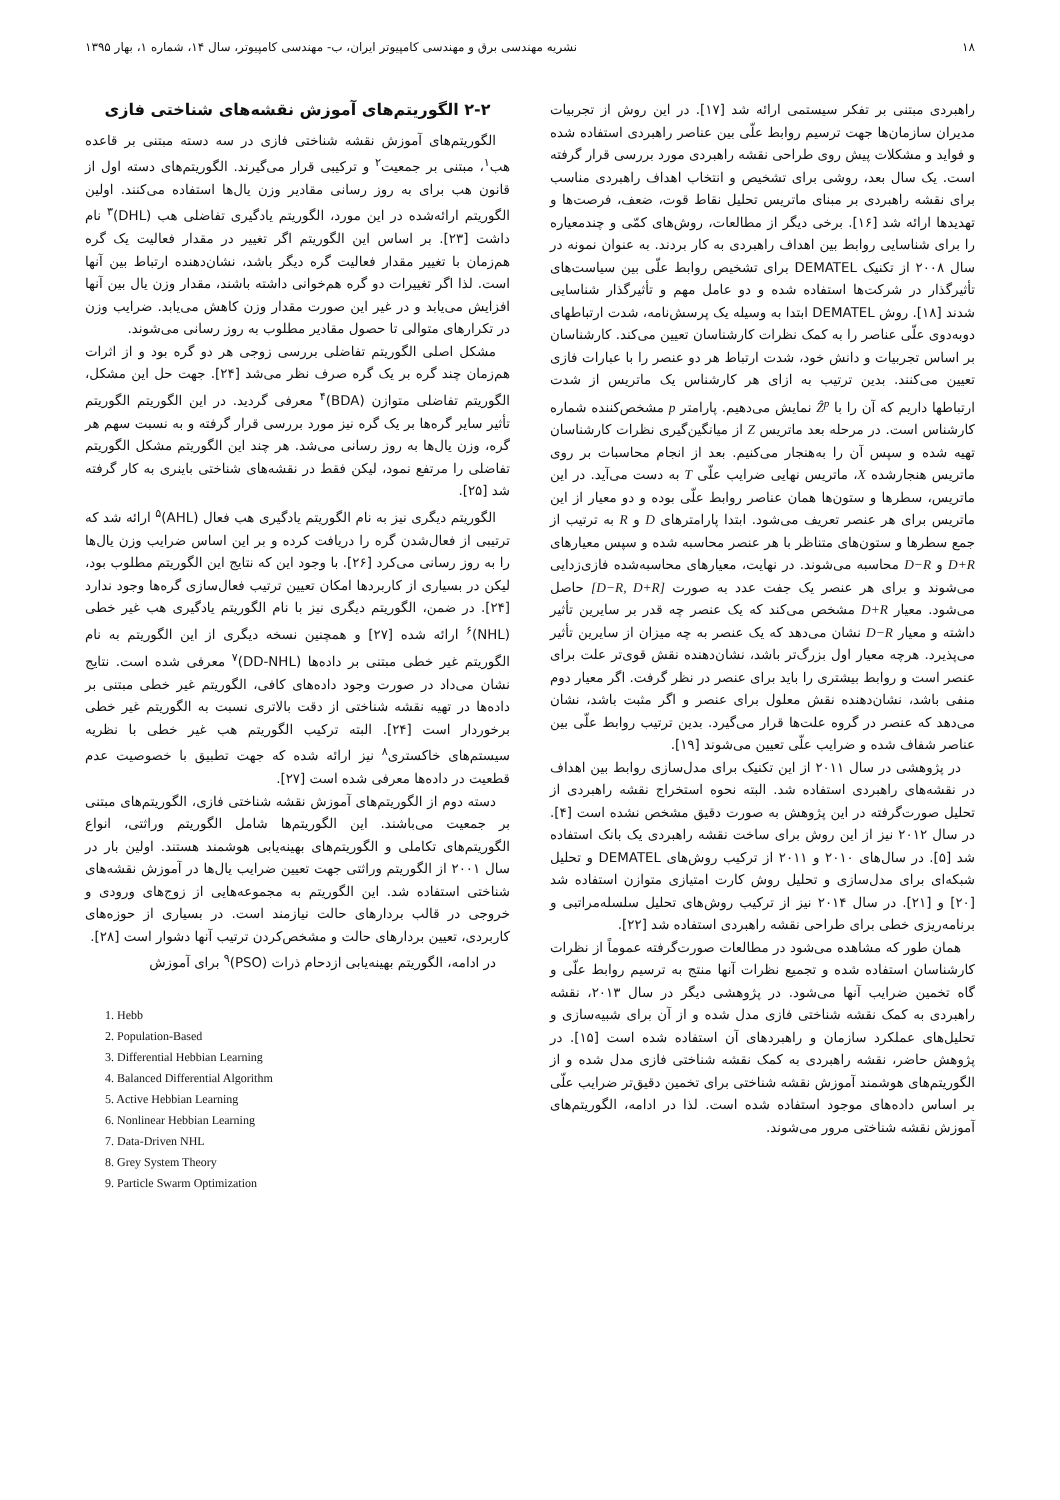۱۸ نشریه مهندسی برق و مهندسی کامپیوتر ایران، ب- مهندسی کامپیوتر، سال ۱۴، شماره ۱، بهار ۱۳۹۵
راهبردی مبتنی بر تفکر سیستمی ارائه شد [۱۷]. در این روش از تجربیات مدیران سازمان‌ها جهت ترسیم روابط علّی بین عناصر راهبردی استفاده شده و فواید و مشکلات پیش روی طراحی نقشه راهبردی مورد بررسی قرار گرفته است. یک سال بعد، روشی برای تشخیص و انتخاب اهداف راهبردی مناسب برای نقشه راهبردی بر مبنای ماتریس تحلیل نقاط قوت، ضعف، فرصت‌ها و تهدیدها ارائه شد [۱۶]. برخی دیگر از مطالعات، روش‌های کمّی و چندمعیاره را برای شناسایی روابط بین اهداف راهبردی به کار بردند. به عنوان نمونه در سال ۲۰۰۸ از تکنیک DEMATEL برای تشخیص روابط علّی بین سیاست‌های تأثیرگذار در شرکت‌ها استفاده شده و دو عامل مهم و تأثیرگذار شناسایی شدند [۱۸]. روش DEMATEL ابتدا به وسیله یک پرسش‌نامه، شدت ارتباطهای دوبه‌دوی علّی عناصر را به کمک نظرات کارشناسان تعیین می‌کند. کارشناسان بر اساس تجربیات و دانش خود، شدت ارتباط هر دو عنصر را با عبارات فازی تعیین می‌کنند. بدین ترتیب به ازای هر کارشناس یک ماتریس از شدت ارتباطها داریم که آن را با Ẑ<sup>p</sup> نمایش می‌دهیم. پارامتر p مشخص‌کننده شماره کارشناس است. در مرحله بعد ماتریس Z از میانگین‌گیری نظرات کارشناسان تهیه شده و سپس آن را به‌هنجار می‌کنیم. بعد از انجام محاسبات بر روی ماتریس هنجارشده X، ماتریس نهایی ضرایب علّی T به دست می‌آید. در این ماتریس، سطرها و ستون‌ها همان عناصر روابط علّی بوده و دو معیار از این ماتریس برای هر عنصر تعریف می‌شود. ابتدا پارامترهای D و R به ترتیب از جمع سطرها و ستون‌های متناظر با هر عنصر محاسبه شده و سپس معیارهای D+R و D−R محاسبه می‌شوند. در نهایت، معیارهای محاسبه‌شده فازی‌زدایی می‌شوند و برای هر عنصر یک جفت عدد به صورت [D−R, D+R] حاصل می‌شود. معیار D+R مشخص می‌کند که یک عنصر چه قدر بر سایرین تأثیر داشته و معیار D−R نشان می‌دهد که یک عنصر به چه میزان از سایرین تأثیر می‌پذیرد. هرچه معیار اول بزرگ‌تر باشد، نشان‌دهنده نقش قوی‌تر علت برای عنصر است و روابط بیشتری را باید برای عنصر در نظر گرفت. اگر معیار دوم منفی باشد، نشان‌دهنده نقش معلول برای عنصر و اگر مثبت باشد، نشان می‌دهد که عنصر در گروه علت‌ها قرار می‌گیرد. بدین ترتیب روابط علّی بین عناصر شفاف شده و ضرایب علّی تعیین می‌شوند [۱۹].
در پژوهشی در سال ۲۰۱۱ از این تکنیک برای مدل‌سازی روابط بین اهداف در نقشه‌های راهبردی استفاده شد. البته نحوه استخراج نقشه راهبردی از تحلیل صورت‌گرفته در این پژوهش به صورت دقیق مشخص نشده است [۴]. در سال ۲۰۱۲ نیز از این روش برای ساخت نقشه راهبردی یک بانک استفاده شد [۵]. در سال‌های ۲۰۱۰ و ۲۰۱۱ از ترکیب روش‌های DEMATEL و تحلیل شبکه‌ای برای مدل‌سازی و تحلیل روش کارت امتیازی متوازن استفاده شد [۲۰] و [۲۱]. در سال ۲۰۱۴ نیز از ترکیب روش‌های تحلیل سلسله‌مراتبی و برنامه‌ریزی خطی برای طراحی نقشه راهبردی استفاده شد [۲۲].
همان طور که مشاهده می‌شود در مطالعات صورت‌گرفته عموماً از نظرات کارشناسان استفاده شده و تجمیع نظرات آنها منتج به ترسیم روابط علّی و گاه تخمین ضرایب آنها می‌شود. در پژوهشی دیگر در سال ۲۰۱۳، نقشه راهبردی به کمک نقشه شناختی فازی مدل شده و از آن برای شبیه‌سازی و تحلیل‌های عملکرد سازمان و راهبردهای آن استفاده شده است [۱۵]. در پژوهش حاضر، نقشه راهبردی به کمک نقشه شناختی فازی مدل شده و از الگوریتم‌های هوشمند آموزش نقشه شناختی برای تخمین دقیق‌تر ضرایب علّی بر اساس داده‌های موجود استفاده شده است. لذا در ادامه، الگوریتم‌های آموزش نقشه شناختی مرور می‌شوند.
۲-۲ الگوریتم‌های آموزش نقشه‌های شناختی فازی
الگوریتم‌های آموزش نقشه شناختی فازی در سه دسته مبتنی بر قاعده هب<sup>۱</sup>، مبتنی بر جمعیت<sup>۲</sup> و ترکیبی قرار می‌گیرند. الگوریتم‌های دسته اول از قانون هب برای به روز رسانی مقادیر وزن یال‌ها استفاده می‌کنند. اولین الگوریتم ارائه‌شده در این مورد، الگوریتم یادگیری تفاضلی هب (DHL)<sup>۳</sup> نام داشت [۲۳]. بر اساس این الگوریتم اگر تغییر در مقدار فعالیت یک گره هم‌زمان با تغییر مقدار فعالیت گره دیگر باشد، نشان‌دهنده ارتباط بین آنها است. لذا اگر تغییرات دو گره هم‌خوانی داشته باشند، مقدار وزن یال بین آنها افزایش می‌یابد و در غیر این صورت مقدار وزن کاهش می‌یابد. ضرایب وزن در تکرارهای متوالی تا حصول مقادیر مطلوب به روز رسانی می‌شوند.
مشکل اصلی الگوریتم تفاضلی بررسی زوجی هر دو گره بود و از اثرات هم‌زمان چند گره بر یک گره صرف نظر می‌شد [۲۴]. جهت حل این مشکل، الگوریتم تفاضلی متوازن (BDA)<sup>۴</sup> معرفی گردید. در این الگوریتم الگوریتم تأثیر سایر گره‌ها بر یک گره نیز مورد بررسی قرار گرفته و به نسبت سهم هر گره، وزن یال‌ها به روز رسانی می‌شد. هر چند این الگوریتم مشکل الگوریتم تفاضلی را مرتفع نمود، لیکن فقط در نقشه‌های شناختی باینری به کار گرفته شد [۲۵].
الگوریتم دیگری نیز به نام الگوریتم یادگیری هب فعال (AHL)<sup>۵</sup> ارائه شد که ترتیبی از فعال‌شدن گره را دریافت کرده و بر این اساس ضرایب وزن یال‌ها را به روز رسانی می‌کرد [۲۶]. با وجود این که نتایج این الگوریتم مطلوب بود، لیکن در بسیاری از کاربردها امکان تعیین ترتیب فعال‌سازی گره‌ها وجود ندارد [۲۴]. در ضمن، الگوریتم دیگری نیز با نام الگوریتم یادگیری هب غیر خطی (NHL)<sup>۶</sup> ارائه شده [۲۷] و همچنین نسخه دیگری از این الگوریتم به نام الگوریتم غیر خطی مبتنی بر داده‌ها (DD-NHL)<sup>۷</sup> معرفی شده است. نتایج نشان می‌داد در صورت وجود داده‌های کافی، الگوریتم غیر خطی مبتنی بر داده‌ها در تهیه نقشه شناختی از دقت بالاتری نسبت به الگوریتم غیر خطی برخوردار است [۲۴]. البته ترکیب الگوریتم هب غیر خطی با نظریه سیستم‌های خاکستری<sup>۸</sup> نیز ارائه شده که جهت تطبیق با خصوصیت عدم قطعیت در داده‌ها معرفی شده است [۲۷].
دسته دوم از الگوریتم‌های آموزش نقشه شناختی فازی، الگوریتم‌های مبتنی بر جمعیت می‌باشند. این الگوریتم‌ها شامل الگوریتم وراثتی، انواع الگوریتم‌های تکاملی و الگوریتم‌های بهینه‌یابی هوشمند هستند. اولین بار در سال ۲۰۰۱ از الگوریتم وراثتی جهت تعیین ضرایب یال‌ها در آموزش نقشه‌های شناختی استفاده شد. این الگوریتم به مجموعه‌هایی از زوج‌های ورودی و خروجی در قالب بردارهای حالت نیازمند است. در بسیاری از حوزه‌های کاربردی، تعیین بردارهای حالت و مشخص‌کردن ترتیب آنها دشوار است [۲۸].
در ادامه، الگوریتم بهینه‌یابی ازدحام ذرات (PSO)<sup>۹</sup> برای آموزش
1. Hebb
2. Population-Based
3. Differential Hebbian Learning
4. Balanced Differential Algorithm
5. Active Hebbian Learning
6. Nonlinear Hebbian Learning
7. Data-Driven NHL
8. Grey System Theory
9. Particle Swarm Optimization